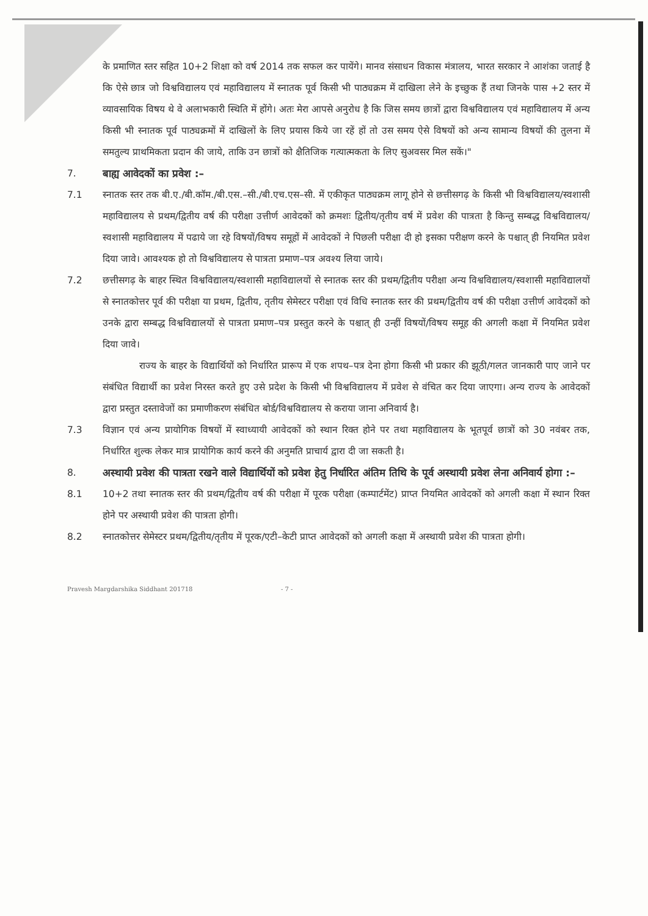के प्रमाणित स्तर सहित 10+2 शिक्षा को वर्ष 2014 तक सफल कर पायेंगे। मानव संसाधन विकास मंत्रालय, भारत सरकार ने आशंका जताई है कि ऐसे छात्र जो विश्वविद्यालय एवं महाविद्यालय में स्नातक पूर्व किसी भी पाठ्यक्रम में दाखिला लेने के इच्छुक हैं तथा जिनके पास +2 स्तर में व्यावसायिक विषय थे वे अलाभकारी स्थिति में होंगे। अतः मेरा आपसे अनुरोध है कि जिस समय छात्रों द्वारा विश्वविद्यालय एवं महाविद्यालय में अन्य किसी भी स्नातक पूर्व पाठ्यक्रमों में दाखिलों के लिए प्रयास किये जा रहें हों तो उस समय ऐसे विषयों को अन्य सामान्य विषयों की तुलना में समतुल्य प्राथमिकता प्रदान की जाये, ताकि उन छात्रों को क्षैतिजिक गत्यात्मकता के लिए सुअवसर मिल सकें।"
7. बाह्य आवेदकों का प्रवेश :–
7.1 स्नातक स्तर तक बी.ए./बी.कॉम./बी.एस.–सी./बी.एच.एस–सी. में एकीकृत पाठ्यक्रम लागू होने से छत्तीसगढ़ के किसी भी विश्वविद्यालय/स्वशासी महाविद्यालय से प्रथम/द्वितीय वर्ष की परीक्षा उत्तीर्ण आवेदकों को क्रमशः द्वितीय/तृतीय वर्ष में प्रवेश की पात्रता है किन्तु सम्बद्ध विश्वविद्यालय/स्वशासी महाविद्यालय में पढाये जा रहे विषयों/विषय समूहों में आवेदकों ने पिछली परीक्षा दी हो इसका परीक्षण करने के पश्चात् ही नियमित प्रवेश दिया जावे। आवश्यक हो तो विश्वविद्यालय से पात्रता प्रमाण–पत्र अवश्य लिया जाये।
7.2 छत्तीसगढ़ के बाहर स्थित विश्वविद्यालय/स्वशासी महाविद्यालयों से स्नातक स्तर की प्रथम/द्वितीय परीक्षा अन्य विश्वविद्यालय/स्वशासी महाविद्यालयों से स्नातकोत्तर पूर्व की परीक्षा या प्रथम, द्वितीय, तृतीय सेमेस्टर परीक्षा एवं विधि स्नातक स्तर की प्रथम/द्वितीय वर्ष की परीक्षा उत्तीर्ण आवेदकों को उनके द्वारा सम्बद्ध विश्वविद्यालयों से पात्रता प्रमाण–पत्र प्रस्तुत करने के पश्चात् ही उन्हीं विषयों/विषय समूह की अगली कक्षा में नियमित प्रवेश दिया जावे।
राज्य के बाहर के विद्यार्थियों को निर्धारित प्रारूप में एक शपथ–पत्र देना होगा किसी भी प्रकार की झूठी/गलत जानकारी पाए जाने पर संबंधित विद्यार्थी का प्रवेश निरस्त करते हुए उसे प्रदेश के किसी भी विश्वविद्यालय में प्रवेश से वंचित कर दिया जाएगा। अन्य राज्य के आवेदकों द्वारा प्रस्तुत दस्तावेजों का प्रमाणीकरण संबंधित बोर्ड/विश्वविद्यालय से कराया जाना अनिवार्य है।
7.3 विज्ञान एवं अन्य प्रायोगिक विषयों में स्वाध्यायी आवेदकों को स्थान रिक्त होने पर तथा महाविद्यालय के भूतपूर्व छात्रों को 30 नवंबर तक, निर्धारित शुल्क लेकर मात्र प्रायोगिक कार्य करने की अनुमति प्राचार्य द्वारा दी जा सकती है।
8. अस्थायी प्रवेश की पात्रता रखने वाले विद्यार्थियों को प्रवेश हेतु निर्धारित अंतिम तिथि के पूर्व अस्थायी प्रवेश लेना अनिवार्य होगा :–
8.1 10+2 तथा स्नातक स्तर की प्रथम/द्वितीय वर्ष की परीक्षा में पूरक परीक्षा (कम्पार्टमेंट) प्राप्त नियमित आवेदकों को अगली कक्षा में स्थान रिक्त होने पर अस्थायी प्रवेश की पात्रता होगी।
8.2 स्नातकोत्तर सेमेस्टर प्रथम/द्वितीय/तृतीय में पूरक/एटी–केटी प्राप्त आवेदकों को अगली कक्षा में अस्थायी प्रवेश की पात्रता होगी।
Pravesh Margdarshika Siddhant 201718 - 7 -